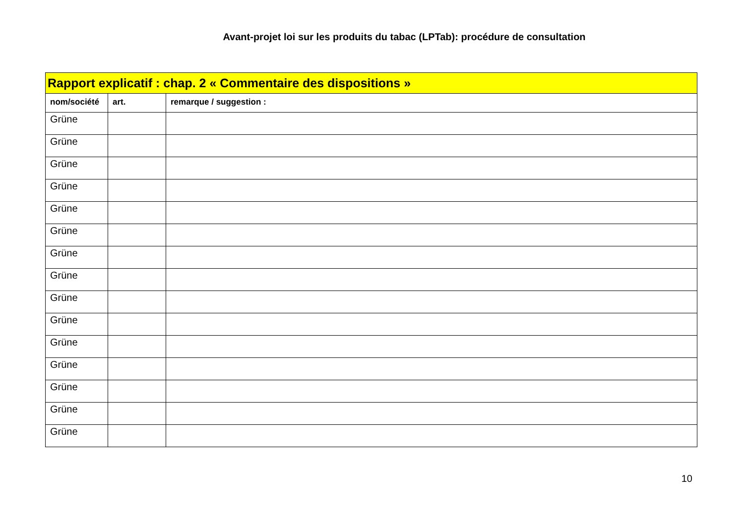Avant-projet loi sur les produits du tabac (LPTab): procédure de consultation
| Rapport explicatif : chap. 2 « Commentaire des dispositions » | | |
| --- | --- | --- |
| nom/société | art. | remarque / suggestion : |
| Grüne | | |
| Grüne | | |
| Grüne | | |
| Grüne | | |
| Grüne | | |
| Grüne | | |
| Grüne | | |
| Grüne | | |
| Grüne | | |
| Grüne | | |
| Grüne | | |
| Grüne | | |
| Grüne | | |
| Grüne | | |
| Grüne | | |
10